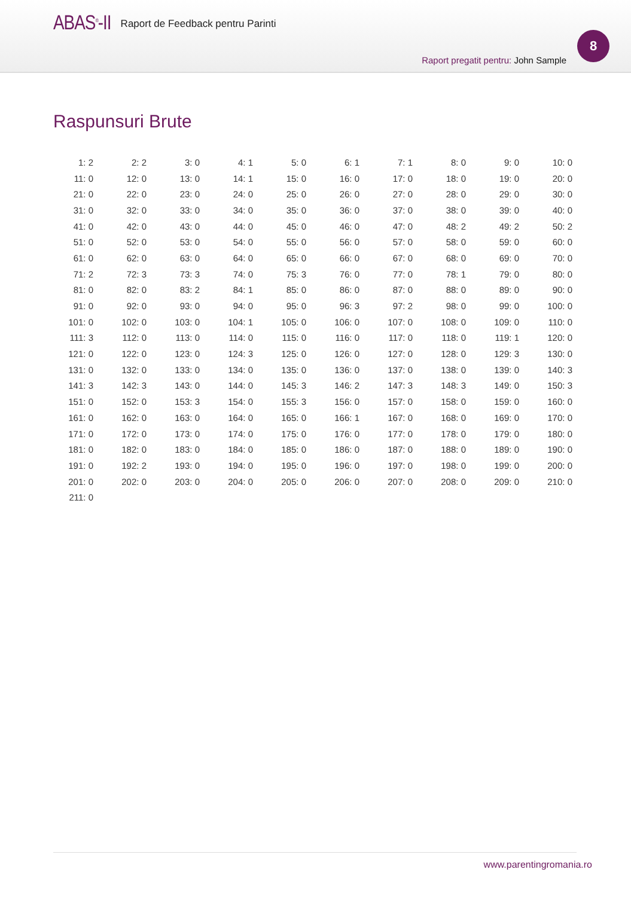ABAS<sup>®</sup>-II Raport de Feedback pentru Parinti
8
Raport pregatit pentru: John Sample
Raspunsuri Brute
| 1: 2 | 2: 2 | 3: 0 | 4: 1 | 5: 0 | 6: 1 | 7: 1 | 8: 0 | 9: 0 | 10: 0 |
| 11: 0 | 12: 0 | 13: 0 | 14: 1 | 15: 0 | 16: 0 | 17: 0 | 18: 0 | 19: 0 | 20: 0 |
| 21: 0 | 22: 0 | 23: 0 | 24: 0 | 25: 0 | 26: 0 | 27: 0 | 28: 0 | 29: 0 | 30: 0 |
| 31: 0 | 32: 0 | 33: 0 | 34: 0 | 35: 0 | 36: 0 | 37: 0 | 38: 0 | 39: 0 | 40: 0 |
| 41: 0 | 42: 0 | 43: 0 | 44: 0 | 45: 0 | 46: 0 | 47: 0 | 48: 2 | 49: 2 | 50: 2 |
| 51: 0 | 52: 0 | 53: 0 | 54: 0 | 55: 0 | 56: 0 | 57: 0 | 58: 0 | 59: 0 | 60: 0 |
| 61: 0 | 62: 0 | 63: 0 | 64: 0 | 65: 0 | 66: 0 | 67: 0 | 68: 0 | 69: 0 | 70: 0 |
| 71: 2 | 72: 3 | 73: 3 | 74: 0 | 75: 3 | 76: 0 | 77: 0 | 78: 1 | 79: 0 | 80: 0 |
| 81: 0 | 82: 0 | 83: 2 | 84: 1 | 85: 0 | 86: 0 | 87: 0 | 88: 0 | 89: 0 | 90: 0 |
| 91: 0 | 92: 0 | 93: 0 | 94: 0 | 95: 0 | 96: 3 | 97: 2 | 98: 0 | 99: 0 | 100: 0 |
| 101: 0 | 102: 0 | 103: 0 | 104: 1 | 105: 0 | 106: 0 | 107: 0 | 108: 0 | 109: 0 | 110: 0 |
| 111: 3 | 112: 0 | 113: 0 | 114: 0 | 115: 0 | 116: 0 | 117: 0 | 118: 0 | 119: 1 | 120: 0 |
| 121: 0 | 122: 0 | 123: 0 | 124: 3 | 125: 0 | 126: 0 | 127: 0 | 128: 0 | 129: 3 | 130: 0 |
| 131: 0 | 132: 0 | 133: 0 | 134: 0 | 135: 0 | 136: 0 | 137: 0 | 138: 0 | 139: 0 | 140: 3 |
| 141: 3 | 142: 3 | 143: 0 | 144: 0 | 145: 3 | 146: 2 | 147: 3 | 148: 3 | 149: 0 | 150: 3 |
| 151: 0 | 152: 0 | 153: 3 | 154: 0 | 155: 3 | 156: 0 | 157: 0 | 158: 0 | 159: 0 | 160: 0 |
| 161: 0 | 162: 0 | 163: 0 | 164: 0 | 165: 0 | 166: 1 | 167: 0 | 168: 0 | 169: 0 | 170: 0 |
| 171: 0 | 172: 0 | 173: 0 | 174: 0 | 175: 0 | 176: 0 | 177: 0 | 178: 0 | 179: 0 | 180: 0 |
| 181: 0 | 182: 0 | 183: 0 | 184: 0 | 185: 0 | 186: 0 | 187: 0 | 188: 0 | 189: 0 | 190: 0 |
| 191: 0 | 192: 2 | 193: 0 | 194: 0 | 195: 0 | 196: 0 | 197: 0 | 198: 0 | 199: 0 | 200: 0 |
| 201: 0 | 202: 0 | 203: 0 | 204: 0 | 205: 0 | 206: 0 | 207: 0 | 208: 0 | 209: 0 | 210: 0 |
| 211: 0 | | | | | | | | | |
www.parentingromania.ro